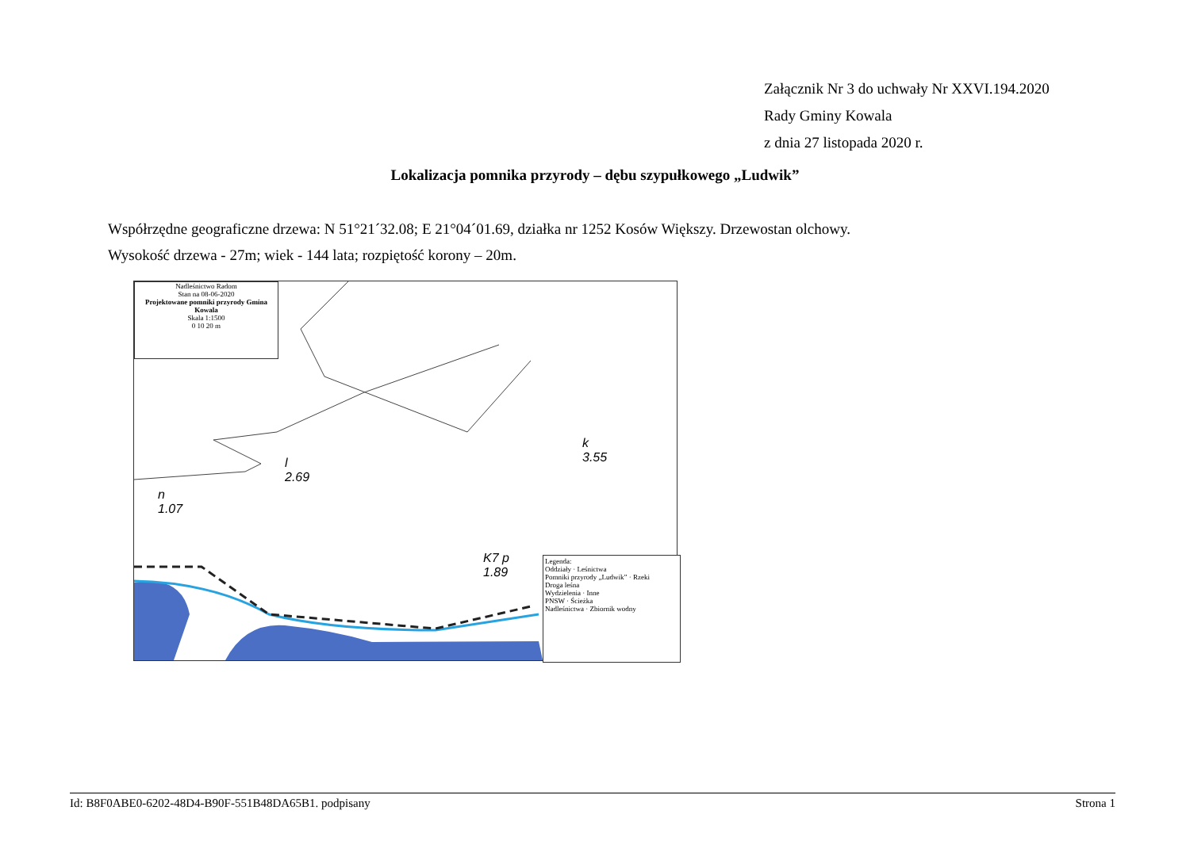Załącznik Nr 3 do uchwały Nr XXVI.194.2020
Rady Gminy Kowala
z dnia 27 listopada 2020 r.
Lokalizacja pomnika przyrody – dębu szypułkowego „Ludwik”
Współrzędne geograficzne drzewa: N 51°21´32.08; E 21°04´01.69, działka nr 1252 Kosów Większy. Drzewostan olchowy.
Wysokość drzewa - 27m; wiek - 144 lata; rozpiętość korony – 20m.
Nadleśnictwo Radom
Stan na 08-06-2020
Projektowane pomniki przyrody Gmina Kowala
Skala 1:1500
0 10 20 m
n
1.07
l
2.69
k
3.55
K7 p
1.89
Legenda:
Oddziały · Leśnictwa
Pomniki przyrody „Ludwik” · Rzeki
Droga leśna
Wydzielenia · Inne
PNSW · Ścieżka
Nadleśnictwa · Zbiornik wodny
Id: B8F0ABE0-6202-48D4-B90F-551B48DA65B1. podpisany Strona 1